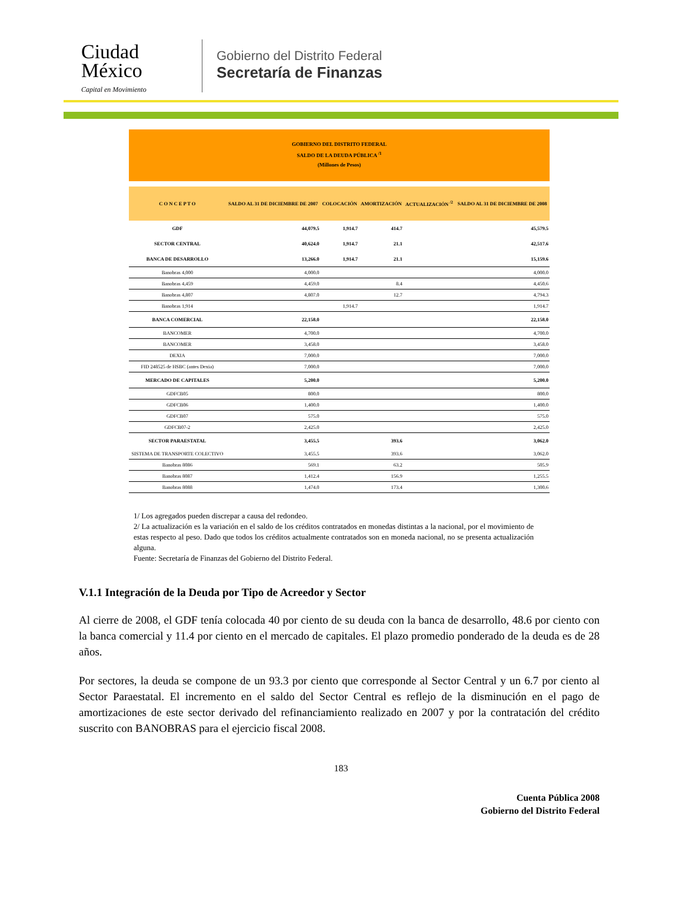Ciudad
México
Capital en Movimiento
Gobierno del Distrito Federal
Secretaría de Finanzas
GOBIERNO DEL DISTRITO FEDERAL
SALDO DE LA DEUDA PÚBLICA <sup>/1</sup>
(Millones de Pesos)
| C O N C E P T O | SALDO AL 31 DE DICIEMBRE DE 2007 | COLOCACIÓN | AMORTIZACIÓN | ACTUALIZACIÓN <sup>/2</sup> | SALDO AL 31 DE DICIEMBRE DE 2008 |
| --- | --- | --- | --- | --- | --- |
| GDF | 44,079.5 | 1,914.7 | 414.7 | | 45,579.5 |
| SECTOR CENTRAL | 40,624.0 | 1,914.7 | 21.1 | | 42,517.6 |
| BANCA DE DESARROLLO | 13,266.0 | 1,914.7 | 21.1 | | 15,159.6 |
| Banobras 4,000 | 4,000.0 | | | | 4,000.0 |
| Banobras 4,459 | 4,459.0 | | 8.4 | | 4,450.6 |
| Banobras 4,807 | 4,807.0 | | 12.7 | | 4,794.3 |
| Banobras 1,914 | | 1,914.7 | | | 1,914.7 |
| BANCA COMERCIAL | 22,158.0 | | | | 22,158.0 |
| BANCOMER | 4,700.0 | | | | 4,700.0 |
| BANCOMER | 3,458.0 | | | | 3,458.0 |
| DEXIA | 7,000.0 | | | | 7,000.0 |
| FID 248525 de HSBC (antes Dexia) | 7,000.0 | | | | 7,000.0 |
| MERCADO DE CAPITALES | 5,200.0 | | | | 5,200.0 |
| GDFCB05 | 800.0 | | | | 800.0 |
| GDFCB06 | 1,400.0 | | | | 1,400.0 |
| GDFCB07 | 575.0 | | | | 575.0 |
| GDFCB07-2 | 2,425.0 | | | | 2,425.0 |
| SECTOR PARAESTATAL | 3,455.5 | | 393.6 | | 3,062.0 |
| SISTEMA DE TRANSPORTE COLECTIVO | 3,455.5 | | 393.6 | | 3,062.0 |
| Banobras 8086 | 569.1 | | 63.2 | | 505.9 |
| Banobras 8087 | 1,412.4 | | 156.9 | | 1,255.5 |
| Banobras 8088 | 1,474.0 | | 173.4 | | 1,300.6 |
1/ Los agregados pueden discrepar a causa del redondeo.
2/ La actualización es la variación en el saldo de los créditos contratados en monedas distintas a la nacional, por el movimiento de estas respecto al peso. Dado que todos los créditos actualmente contratados son en moneda nacional, no se presenta actualización alguna.
Fuente: Secretaría de Finanzas del Gobierno del Distrito Federal.
V.1.1 Integración de la Deuda por Tipo de Acreedor y Sector
Al cierre de 2008, el GDF tenía colocada 40 por ciento de su deuda con la banca de desarrollo, 48.6 por ciento con la banca comercial y 11.4 por ciento en el mercado de capitales. El plazo promedio ponderado de la deuda es de 28 años.
Por sectores, la deuda se compone de un 93.3 por ciento que corresponde al Sector Central y un 6.7 por ciento al Sector Paraestatal. El incremento en el saldo del Sector Central es reflejo de la disminución en el pago de amortizaciones de este sector derivado del refinanciamiento realizado en 2007 y por la contratación del crédito suscrito con BANOBRAS para el ejercicio fiscal 2008.
183
Cuenta Pública 2008
Gobierno del Distrito Federal